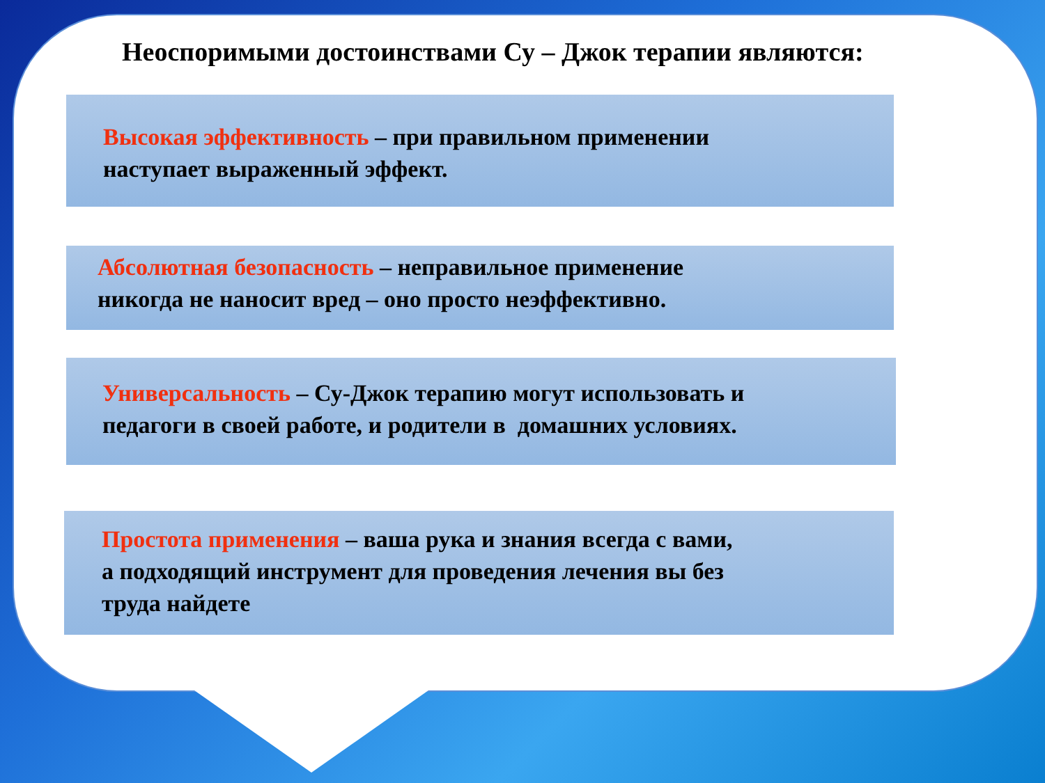Неоспоримыми достоинствами Су – Джок терапии являются:
Высокая эффективность – при правильном применении
наступает выраженный эффект.
Абсолютная безопасность – неправильное применение
никогда не наносит вред – оно просто неэффективно.
Универсальность – Су-Джок терапию могут использовать и
педагоги в своей работе, и родители в домашних условиях.
Простота применения – ваша рука и знания всегда с вами,
а подходящий инструмент для проведения лечения вы без
труда найдете